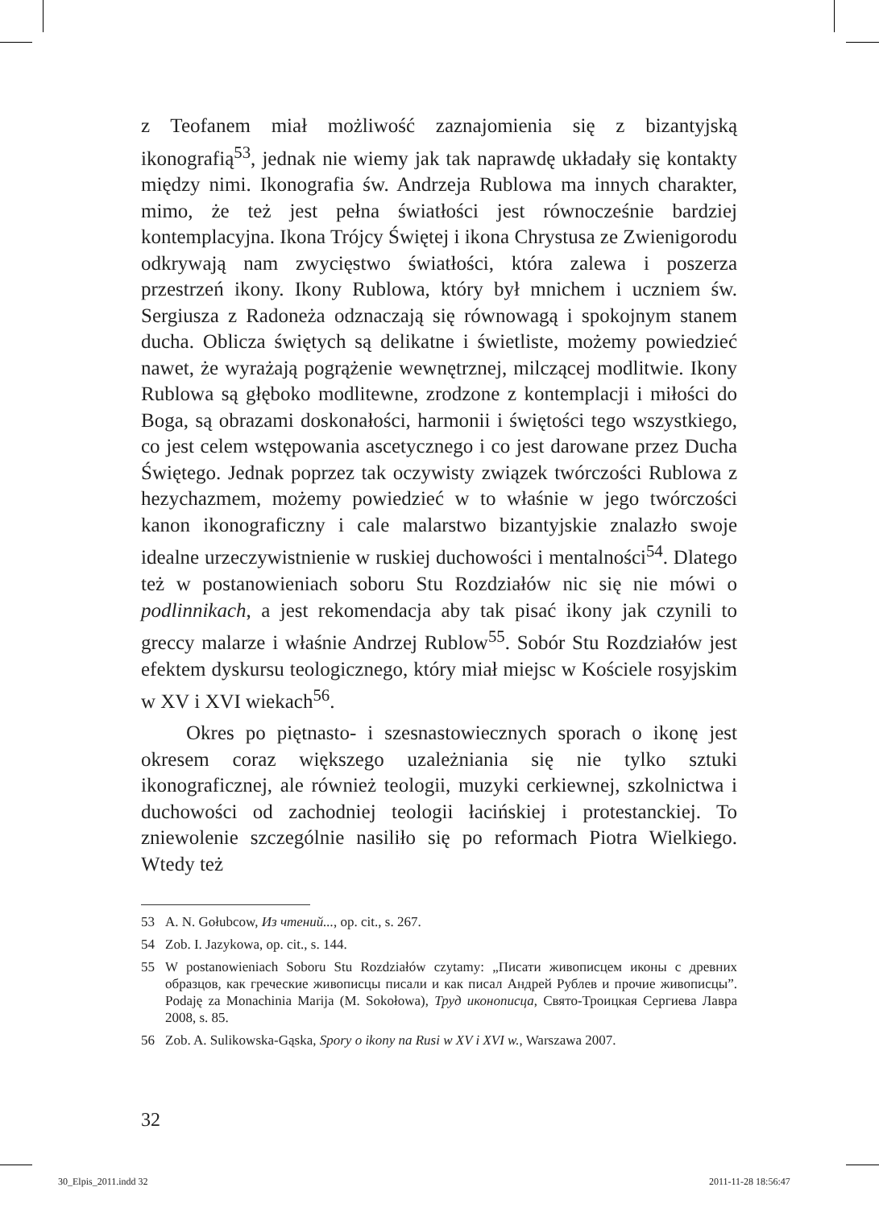z Teofanem miał możliwość zaznajomienia się z bizantyjską ikonografią<sup>53</sup>, jednak nie wiemy jak tak naprawdę układały się kontakty między nimi. Ikonografia św. Andrzeja Rublowa ma innych charakter, mimo, że też jest pełna światłości jest równocześnie bardziej kontemplacyjna. Ikona Trójcy Świętej i ikona Chrystusa ze Zwienigorodu odkrywają nam zwycięstwo światłości, która zalewa i poszerza przestrzeń ikony. Ikony Rublowa, który był mnichem i uczniem św. Sergiusza z Radoneża odznaczają się równowagą i spokojnym stanem ducha. Oblicza świętych są delikatne i świetliste, możemy powiedzieć nawet, że wyrażają pogrążenie wewnętrznej, milczącej modlitwie. Ikony Rublowa są głęboko modlitewne, zrodzone z kontemplacji i miłości do Boga, są obrazami doskonałości, harmonii i świętości tego wszystkiego, co jest celem wstępowania ascetycznego i co jest darowane przez Ducha Świętego. Jednak poprzez tak oczywisty związek twórczości Rublowa z hezychazmem, możemy powiedzieć w to właśnie w jego twórczości kanon ikonograficzny i cale malarstwo bizantyjskie znalazło swoje idealne urzeczywistnienie w ruskiej duchowości i mentalności<sup>54</sup>. Dlatego też w postanowieniach soboru Stu Rozdziałów nic się nie mówi o podlinnikach, a jest rekomendacja aby tak pisać ikony jak czynili to greccy malarze i właśnie Andrzej Rublow<sup>55</sup>. Sobór Stu Rozdziałów jest efektem dyskursu teologicznego, który miał miejsc w Kościele rosyjskim w XV i XVI wiekach<sup>56</sup>.
Okres po piętnasto- i szesnastowiecznych sporach o ikonę jest okresem coraz większego uzależniania się nie tylko sztuki ikonograficznej, ale również teologii, muzyki cerkiewnej, szkolnictwa i duchowości od zachodniej teologii łacińskiej i protestanckiej. To zniewolenie szczególnie nasiliło się po reformach Piotra Wielkiego. Wtedy też
53 A. N. Gołubcow, Из чтений..., op. cit., s. 267.
54 Zob. I. Jazykowa, op. cit., s. 144.
55 W postanowieniach Soboru Stu Rozdziałów czytamy: „Писати живописцем иконы с древних образцов, как греческие живописцы писали и как писал Андрей Рублев и прочие живописцы”. Podaję za Monachinia Marija (M. Sokołowa), Труд иконописца, Свято-Троицкая Сергиева Лавра 2008, s. 85.
56 Zob. A. Sulikowska-Gąska, Spory o ikony na Rusi w XV i XVI w., Warszawa 2007.
32
30_Elpis_2011.indd 32 2011-11-28 18:56:47